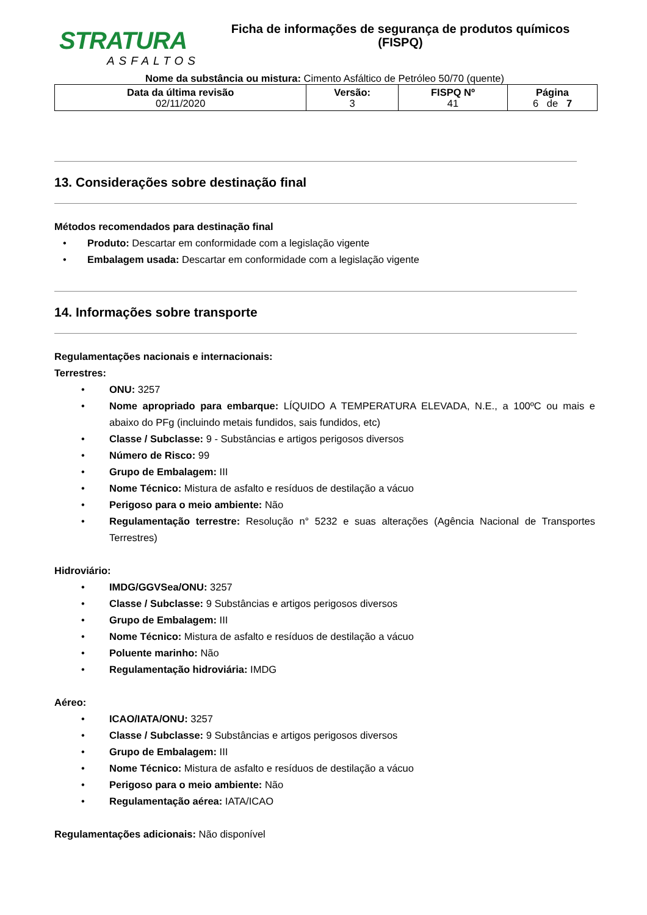STRATURA
ASFALTOS
Ficha de informações de segurança de produtos químicos
(FISPQ)
Nome da substância ou mistura: Cimento Asfáltico de Petróleo 50/70 (quente)
| Data da última revisão 02/11/2020 | Versão: 3 | FISPQ Nº 41 | Página 6 de 7 |
13. Considerações sobre destinação final
Métodos recomendados para destinação final
• Produto: Descartar em conformidade com a legislação vigente
• Embalagem usada: Descartar em conformidade com a legislação vigente
14. Informações sobre transporte
Regulamentações nacionais e internacionais:
Terrestres:
• ONU: 3257
• Nome apropriado para embarque: LÍQUIDO A TEMPERATURA ELEVADA, N.E., a 100ºC ou mais e abaixo do PFg (incluindo metais fundidos, sais fundidos, etc)
• Classe / Subclasse: 9 - Substâncias e artigos perigosos diversos
• Número de Risco: 99
• Grupo de Embalagem: III
• Nome Técnico: Mistura de asfalto e resíduos de destilação a vácuo
• Perigoso para o meio ambiente: Não
• Regulamentação terrestre: Resolução n° 5232 e suas alterações (Agência Nacional de Transportes Terrestres)
Hidroviário:
• IMDG/GGVSea/ONU: 3257
• Classe / Subclasse: 9 Substâncias e artigos perigosos diversos
• Grupo de Embalagem: III
• Nome Técnico: Mistura de asfalto e resíduos de destilação a vácuo
• Poluente marinho: Não
• Regulamentação hidroviária: IMDG
Aéreo:
• ICAO/IATA/ONU: 3257
• Classe / Subclasse: 9 Substâncias e artigos perigosos diversos
• Grupo de Embalagem: III
• Nome Técnico: Mistura de asfalto e resíduos de destilação a vácuo
• Perigoso para o meio ambiente: Não
• Regulamentação aérea: IATA/ICAO
Regulamentações adicionais: Não disponível